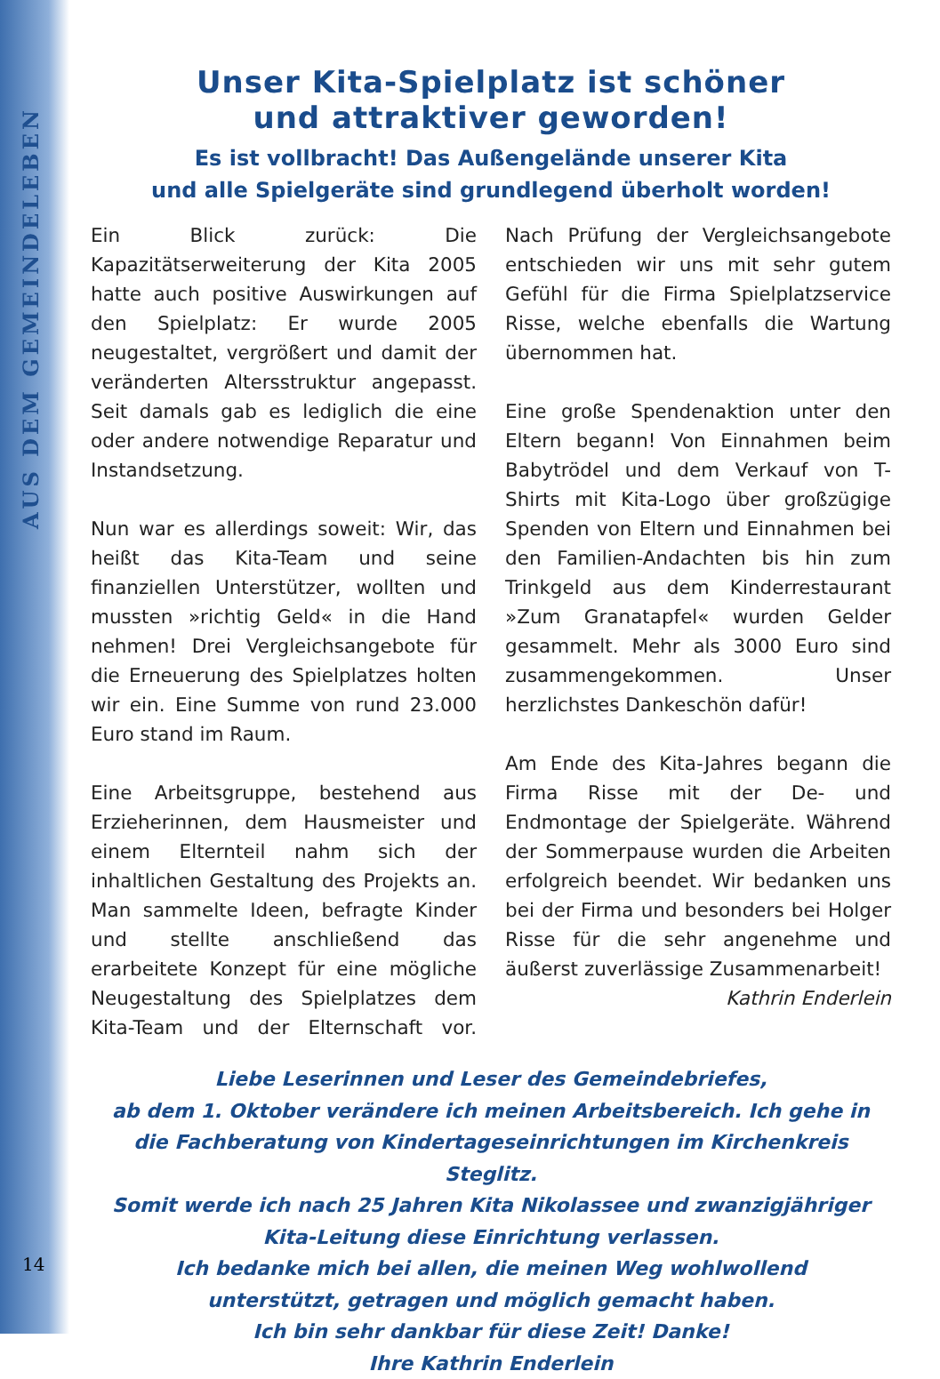AUS DEM GEMEINDELEBEN
Unser Kita-Spielplatz ist schöner
und attraktiver geworden!
Es ist vollbracht! Das Außengelände unserer Kita
und alle Spielgeräte sind grundlegend überholt worden!
Ein Blick zurück: Die Kapazitätserweiterung der Kita 2005 hatte auch positive Auswirkungen auf den Spielplatz: Er wurde 2005 neugestaltet, vergrößert und damit der veränderten Altersstruktur angepasst. Seit damals gab es lediglich die eine oder andere notwendige Reparatur und Instandsetzung.
Nun war es allerdings soweit: Wir, das heißt das Kita-Team und seine finanziellen Unterstützer, wollten und mussten »richtig Geld« in die Hand nehmen! Drei Vergleichsangebote für die Erneuerung des Spielplatzes holten wir ein. Eine Summe von rund 23.000 Euro stand im Raum.
Eine Arbeitsgruppe, bestehend aus Erzieherinnen, dem Hausmeister und einem Elternteil nahm sich der inhaltlichen Gestaltung des Projekts an. Man sammelte Ideen, befragte Kinder und stellte anschließend das erarbeitete Konzept für eine mögliche Neugestaltung des Spielplatzes dem Kita-Team und der Elternschaft vor. Nach Prüfung der Vergleichsangebote entschieden wir uns mit sehr gutem Gefühl für die Firma Spielplatzservice Risse, welche ebenfalls die Wartung übernommen hat.
Eine große Spendenaktion unter den Eltern begann! Von Einnahmen beim Babytrödel und dem Verkauf von T-Shirts mit Kita-Logo über großzügige Spenden von Eltern und Einnahmen bei den Familien-Andachten bis hin zum Trinkgeld aus dem Kinderrestaurant »Zum Granatapfel« wurden Gelder gesammelt. Mehr als 3000 Euro sind zusammengekommen. Unser herzlichstes Dankeschön dafür!
Am Ende des Kita-Jahres begann die Firma Risse mit der De- und Endmontage der Spielgeräte. Während der Sommerpause wurden die Arbeiten erfolgreich beendet. Wir bedanken uns bei der Firma und besonders bei Holger Risse für die sehr angenehme und äußerst zuverlässige Zusammenarbeit! Kathrin Enderlein
Liebe Leserinnen und Leser des Gemeindebriefes,
ab dem 1. Oktober verändere ich meinen Arbeitsbereich. Ich gehe in
die Fachberatung von Kindertageseinrichtungen im Kirchenkreis Steglitz.
Somit werde ich nach 25 Jahren Kita Nikolassee und zwanzigjähriger
Kita-Leitung diese Einrichtung verlassen.
Ich bedanke mich bei allen, die meinen Weg wohlwollend
unterstützt, getragen und möglich gemacht haben.
Ich bin sehr dankbar für diese Zeit! Danke!
Ihre Kathrin Enderlein
14